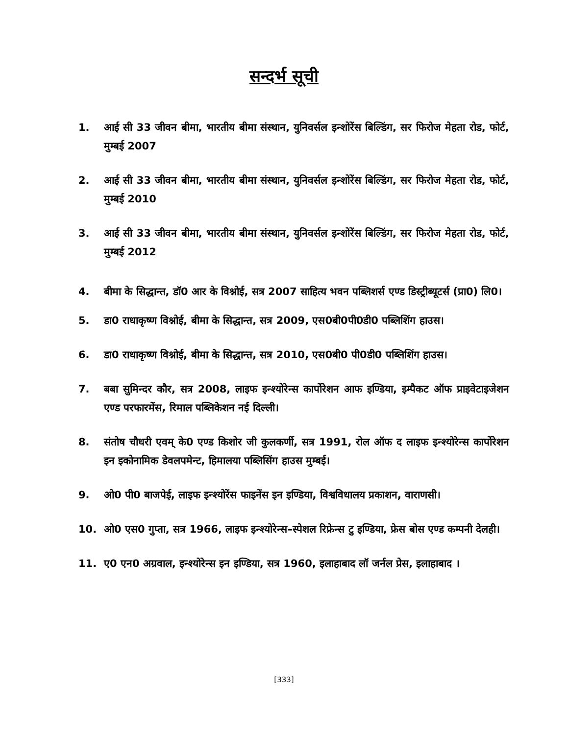सन्दर्भ सूची
1. आई सी 33 जीवन बीमा, भारतीय बीमा संस्थान, युनिवर्सल इन्शोरेंस बिल्डिंग, सर फिरोज मेहता रोड, फोर्ट, मुम्बई 2007
2. आई सी 33 जीवन बीमा, भारतीय बीमा संस्थान, युनिवर्सल इन्शोरेंस बिल्डिंग, सर फिरोज मेहता रोड, फोर्ट, मुम्बई 2010
3. आई सी 33 जीवन बीमा, भारतीय बीमा संस्थान, युनिवर्सल इन्शोरेंस बिल्डिंग, सर फिरोज मेहता रोड, फोर्ट, मुम्बई 2012
4. बीमा के सिद्धान्त, डॉ0 आर के विश्नोई, सत्र 2007 साहित्य भवन पब्लिशर्स एण्ड डिस्ट्रीब्यूटर्स (प्रा0) लि0।
5. डा0 राधाकृष्ण विश्नोई, बीमा के सिद्धान्त, सत्र 2009, एस0बी0पी0डी0 पब्लिशिंग हाउस।
6. डा0 राधाकृष्ण विश्नोई, बीमा के सिद्धान्त, सत्र 2010, एस0बी0 पी0डी0 पब्लिशिंग हाउस।
7. बबा सुमिन्दर कौर, सत्र 2008, लाइफ इन्श्योरेन्स कार्पोरेशन आफ इण्डिया, इम्पैकट ऑफ प्राइवेटाइजेशन एण्ड परफारमेंस, रिमाल पब्लिकेशन नई दिल्ली।
8. संतोष चौधरी एवम् के0 एण्ड किशोर जी कुलकर्णी, सत्र 1991, रोल ऑफ द लाइफ इन्श्योरेन्स कार्पोरेशन इन इकोनामिक डेवलपमेन्ट, हिमालया पब्लिसिंग हाउस मुम्बई।
9. ओ0 पी0 बाजपेई, लाइफ इन्श्योरेंस फाइनेंस इन इण्डिया, विश्वविधालय प्रकाशन, वाराणसी।
10. ओ0 एस0 गुप्ता, सत्र 1966, लाइफ इन्श्योरेन्स–स्पेशल रिफ्रेन्स टु इण्डिया, फ्रेस बोस एण्ड कम्पनी देलही।
11. ए0 एन0 अग्रवाल, इन्श्योरेन्स इन इण्डिया, सत्र 1960, इलाहाबाद लॉ जर्नल प्रेस, इलाहाबाद ।
[333]